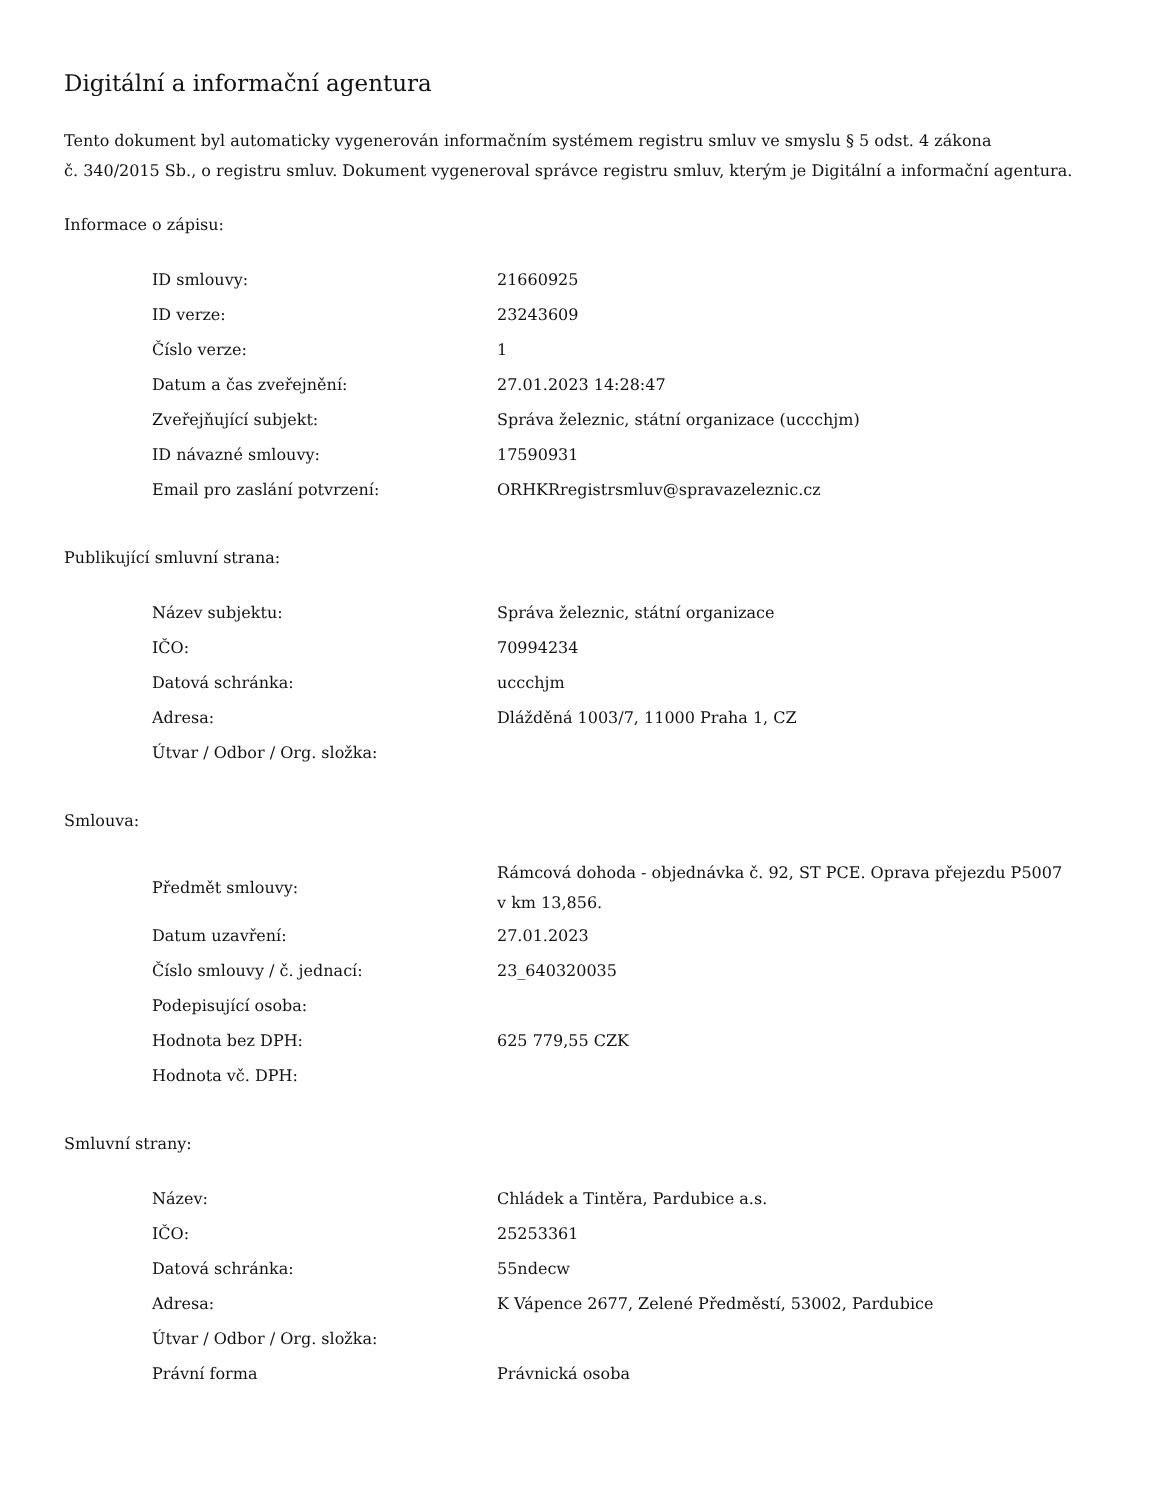Digitální a informační agentura
Tento dokument byl automaticky vygenerován informačním systémem registru smluv ve smyslu § 5 odst. 4 zákona
č. 340/2015 Sb., o registru smluv. Dokument vygeneroval správce registru smluv, kterým je Digitální a informační agentura.
Informace o zápisu:
| ID smlouvy: | 21660925 |
| ID verze: | 23243609 |
| Číslo verze: | 1 |
| Datum a čas zveřejnění: | 27.01.2023 14:28:47 |
| Zveřejňující subjekt: | Správa železnic, státní organizace (uccchjm) |
| ID návazné smlouvy: | 17590931 |
| Email pro zaslání potvrzení: | ORHKRregistrsmluv@spravazeleznic.cz |
Publikující smluvní strana:
| Název subjektu: | Správa železnic, státní organizace |
| IČO: | 70994234 |
| Datová schránka: | uccchjm |
| Adresa: | Dlážděná 1003/7, 11000 Praha 1, CZ |
| Útvar / Odbor / Org. složka: | |
Smlouva:
| Předmět smlouvy: | Rámcová dohoda - objednávka č. 92, ST PCE. Oprava přejezdu P5007 v km 13,856. |
| Datum uzavření: | 27.01.2023 |
| Číslo smlouvy / č. jednací: | 23_640320035 |
| Podepisující osoba: | |
| Hodnota bez DPH: | 625 779,55 CZK |
| Hodnota vč. DPH: | |
Smluvní strany:
| Název: | Chládek a Tintěra, Pardubice a.s. |
| IČO: | 25253361 |
| Datová schránka: | 55ndecw |
| Adresa: | K Vápence 2677, Zelené Předměstí, 53002, Pardubice |
| Útvar / Odbor / Org. složka: | |
| Právní forma | Právnická osoba |